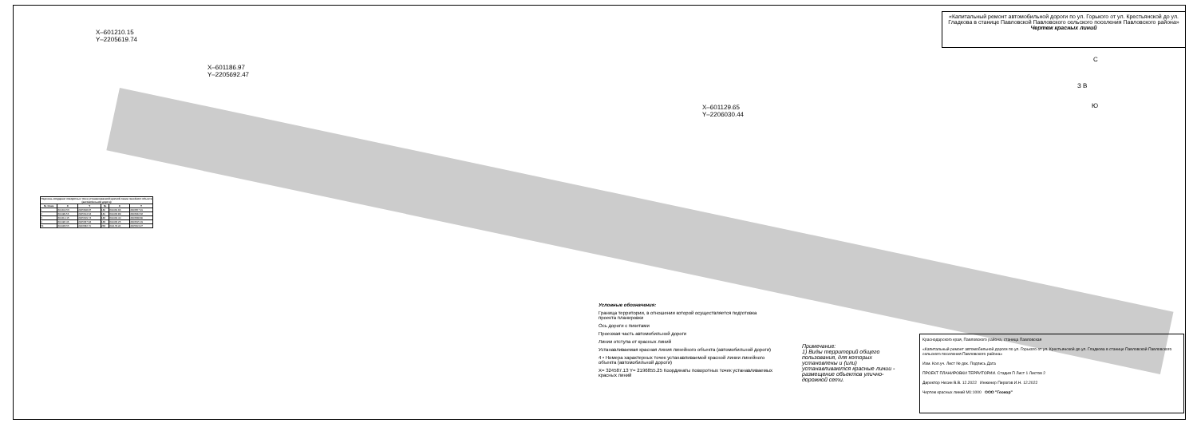«Капитальный ремонт автомобильной дороги по ул. Горького от ул. Крестьянской до ул. Гладкова в станице Павловской Павловского сельского поселения Павловского района»
Чертеж красных линий
С
З В
Ю
X–601210.15
Y–2205619.74
X–601186.97
Y–2205692.47
X–601129.65
Y–2206030.44
| Перечень координат поворотных точек устанавливаемой красной линии линейного объекта (автомобильной дороги) | | | | | |
| --- | --- | --- | --- | --- | --- |
| № точки | X | Y | № | X | Y |
| 1 | 601200.53 | 2205608.87 | 180 | 601060.96 | 2206357.91 |
| 2 | 601199.56 | 2205614.64 | 181 | 601062.89 | 2206342.62 |
| 3 | 601210.15 | 2205619.74 | 182 | 601064.40 | 2206328.80 |
| 4 | 601196.46 | 2205637.84 | 183 | 601066.25 | 2206315.19 |
| 54 | 601086.55 | 2206332.70 | 233 | 601178.24 | 2205603.27 |
Условные обозначения:
Граница территории, в отношении которой осуществляется подготовка проекта планировки
Ось дороги с пикетами
Проезжая часть автомобильной дороги
Линии отступа от красных линий
Устанавливаемая красная линия линейного объекта (автомобильной дороги)
4 • Номера характерных точек устанавливаемой красной линии линейного объекта (автомобильной дороги)
X= 324587.13 Y= 2196855.25 Координаты поворотных точек устанавливаемых красных линий
Примечание:
1) Виды территорий общего пользования, для которых установлены и (или) устанавливаются красные линии - размещение объектов улично-дорожной сети.
Краснодарского края, Павловского района, станица Павловская
«Капитальный ремонт автомобильной дороги по ул. Горького от ул. Крестьянской до ул. Гладкова в станице Павловской Павловского сельского поселения Павловского района»
Изм. Кол.уч. Лист № док. Подпись Дата
ПРОЕКТ ПЛАНИРОВКИ ТЕРРИТОРИИ. Стадия П Лист 1 Листов 2
Директор Несин В.В. 12.2022 Инженер Пирогов И.Н. 12.2022
Чертеж красных линий М1:1000 ООО "Геокор"